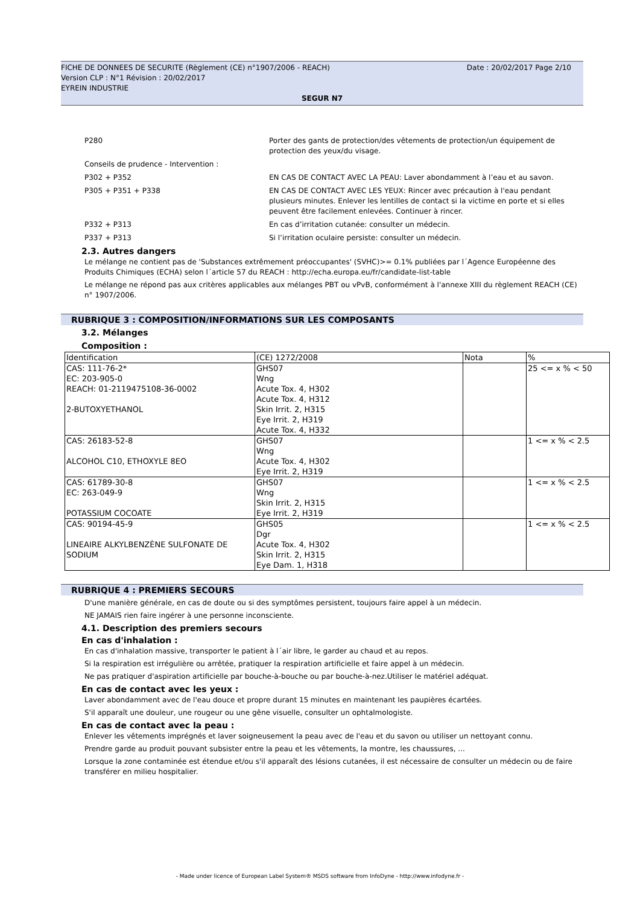FICHE DE DONNEES DE SECURITE (Règlement (CE) n°1907/2006 - REACH) Date : 20/02/2017 Page 2/10
Version CLP : N°1 Révision : 20/02/2017
EYREIN INDUSTRIE
SEGUR N7
P280 Porter des gants de protection/des vêtements de protection/un équipement de protection des yeux/du visage.
Conseils de prudence - Intervention :
P302 + P352 EN CAS DE CONTACT AVEC LA PEAU: Laver abondamment à l’eau et au savon.
P305 + P351 + P338 EN CAS DE CONTACT AVEC LES YEUX: Rincer avec précaution à l'eau pendant plusieurs minutes. Enlever les lentilles de contact si la victime en porte et si elles peuvent être facilement enlevées. Continuer à rincer.
P332 + P313 En cas d’irritation cutanée: consulter un médecin.
P337 + P313 Si l’irritation oculaire persiste: consulter un médecin.
2.3. Autres dangers
Le mélange ne contient pas de 'Substances extrêmement préoccupantes' (SVHC)>= 0.1% publiées par l´Agence Européenne des Produits Chimiques (ECHA) selon l´article 57 du REACH : http://echa.europa.eu/fr/candidate-list-table
Le mélange ne répond pas aux critères applicables aux mélanges PBT ou vPvB, conformément à l'annexe XIII du règlement REACH (CE) n° 1907/2006.
RUBRIQUE 3 : COMPOSITION/INFORMATIONS SUR LES COMPOSANTS
3.2. Mélanges
Composition :
| Identification | (CE) 1272/2008 | Nota | % |
| --- | --- | --- | --- |
| CAS: 111-76-2* EC: 203-905-0 REACH: 01-2119475108-36-0002 2-BUTOXYETHANOL | GHS07 Wng Acute Tox. 4, H302 Acute Tox. 4, H312 Skin Irrit. 2, H315 Eye Irrit. 2, H319 Acute Tox. 4, H332 | | 25 <= x % < 50 |
| CAS: 26183-52-8 ALCOHOL C10, ETHOXYLE 8EO | GHS07 Wng Acute Tox. 4, H302 Eye Irrit. 2, H319 | | 1 <= x % < 2.5 |
| CAS: 61789-30-8 EC: 263-049-9 POTASSIUM COCOATE | GHS07 Wng Skin Irrit. 2, H315 Eye Irrit. 2, H319 | | 1 <= x % < 2.5 |
| CAS: 90194-45-9 LINEAIRE ALKYLBENZÈNE SULFONATE DE SODIUM | GHS05 Dgr Acute Tox. 4, H302 Skin Irrit. 2, H315 Eye Dam. 1, H318 | | 1 <= x % < 2.5 |
RUBRIQUE 4 : PREMIERS SECOURS
D'une manière générale, en cas de doute ou si des symptômes persistent, toujours faire appel à un médecin.
NE JAMAIS rien faire ingérer à une personne inconsciente.
4.1. Description des premiers secours
En cas d'inhalation :
En cas d'inhalation massive, transporter le patient à l´air libre, le garder au chaud et au repos.
Si la respiration est irrégulière ou arrêtée, pratiquer la respiration artificielle et faire appel à un médecin.
Ne pas pratiquer d'aspiration artificielle par bouche-à-bouche ou par bouche-à-nez.Utiliser le matériel adéquat.
En cas de contact avec les yeux :
Laver abondamment avec de l'eau douce et propre durant 15 minutes en maintenant les paupières écartées.
S'il apparaît une douleur, une rougeur ou une gêne visuelle, consulter un ophtalmologiste.
En cas de contact avec la peau :
Enlever les vêtements imprégnés et laver soigneusement la peau avec de l'eau et du savon ou utiliser un nettoyant connu.
Prendre garde au produit pouvant subsister entre la peau et les vêtements, la montre, les chaussures, ...
Lorsque la zone contaminée est étendue et/ou s'il apparaît des lésions cutanées, il est nécessaire de consulter un médecin ou de faire transférer en milieu hospitalier.
- Made under licence of European Label System® MSDS software from InfoDyne - http://www.infodyne.fr -